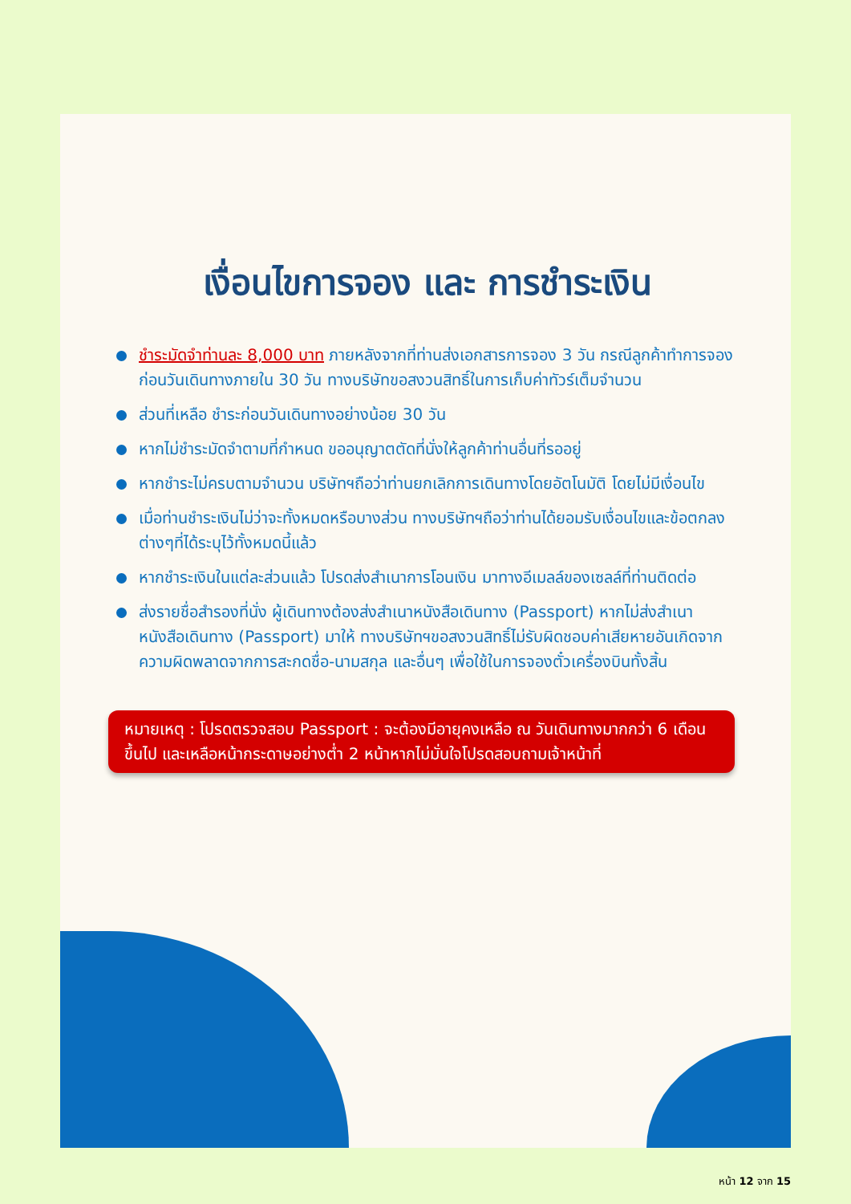เงื่อนไขการจอง และ การชำระเงิน
ชำระมัดจำท่านละ 8,000 บาท ภายหลังจากที่ท่านส่งเอกสารการจอง 3 วัน กรณีลูกค้าทำการจองก่อนวันเดินทางภายใน 30 วัน ทางบริษัทขอสงวนสิทธิ์ในการเก็บค่าทัวร์เต็มจำนวน
ส่วนที่เหลือ ชำระก่อนวันเดินทางอย่างน้อย 30 วัน
หากไม่ชำระมัดจำตามที่กำหนด ขออนุญาตตัดที่นั่งให้ลูกค้าท่านอื่นที่รออยู่
หากชำระไม่ครบตามจำนวน บริษัทฯถือว่าท่านยกเลิกการเดินทางโดยอัตโนมัติ โดยไม่มีเงื่อนไข
เมื่อท่านชำระเงินไม่ว่าจะทั้งหมดหรือบางส่วน ทางบริษัทฯถือว่าท่านได้ยอมรับเงื่อนไขและข้อตกลงต่างๆที่ได้ระบุไว้ทั้งหมดนี้แล้ว
หากชำระเงินในแต่ละส่วนแล้ว โปรดส่งสำเนาการโอนเงิน มาทางอีเมลล์ของเซลล์ที่ท่านติดต่อ
ส่งรายชื่อสำรองที่นั่ง ผู้เดินทางต้องส่งสำเนาหนังสือเดินทาง (Passport) หากไม่ส่งสำเนาหนังสือเดินทาง (Passport) มาให้ ทางบริษัทฯขอสงวนสิทธิ์ไม่รับผิดชอบค่าเสียหายอันเกิดจากความผิดพลาดจากการสะกดชื่อ-นามสกุล และอื่นๆ เพื่อใช้ในการจองตั๋วเครื่องบินทั้งสิ้น
หมายเหตุ : โปรดตรวจสอบ Passport : จะต้องมีอายุคงเหลือ ณ วันเดินทางมากกว่า 6 เดือนขึ้นไป และเหลือหน้ากระดาษอย่างต่ำ 2 หน้าหากไม่มั่นใจโปรดสอบถามเจ้าหน้าที่
หน้า 12 จาก 15